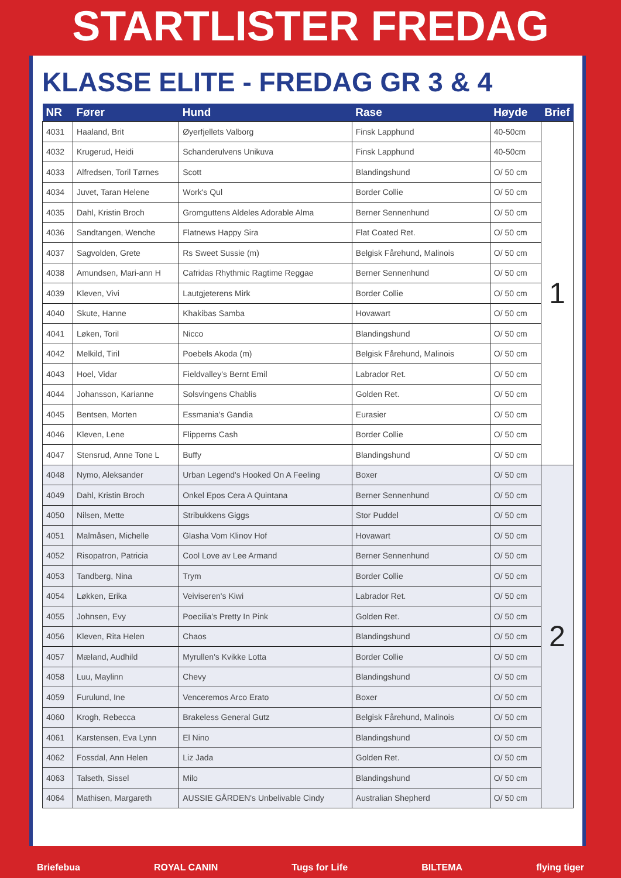STARTLISTER FREDAG
KLASSE ELITE - FREDAG GR 3 & 4
| NR | Fører | Hund | Rase | Høyde | Brief |
| --- | --- | --- | --- | --- | --- |
| 4031 | Haaland, Brit | Øyerfjellets Valborg | Finsk Lapphund | 40-50cm | 1 |
| 4032 | Krugerud, Heidi | Schanderulvens Unikuva | Finsk Lapphund | 40-50cm | |
| 4033 | Alfredsen, Toril Tørnes | Scott | Blandingshund | O/ 50 cm | |
| 4034 | Juvet, Taran Helene | Work's Qul | Border Collie | O/ 50 cm | |
| 4035 | Dahl, Kristin Broch | Gromguttens Aldeles Adorable Alma | Berner Sennenhund | O/ 50 cm | |
| 4036 | Sandtangen, Wenche | Flatnews Happy Sira | Flat Coated Ret. | O/ 50 cm | |
| 4037 | Sagvolden, Grete | Rs Sweet Sussie (m) | Belgisk Fårehund, Malinois | O/ 50 cm | |
| 4038 | Amundsen, Mari-ann H | Cafridas Rhythmic Ragtime Reggae | Berner Sennenhund | O/ 50 cm | |
| 4039 | Kleven, Vivi | Lautgjeterens Mirk | Border Collie | O/ 50 cm | |
| 4040 | Skute, Hanne | Khakibas Samba | Hovawart | O/ 50 cm | |
| 4041 | Løken, Toril | Nicco | Blandingshund | O/ 50 cm | |
| 4042 | Melkild, Tiril | Poebels Akoda (m) | Belgisk Fårehund, Malinois | O/ 50 cm | |
| 4043 | Hoel, Vidar | Fieldvalley's Bernt Emil | Labrador Ret. | O/ 50 cm | |
| 4044 | Johansson, Karianne | Solsvingens Chablis | Golden Ret. | O/ 50 cm | |
| 4045 | Bentsen, Morten | Essmania's Gandia | Eurasier | O/ 50 cm | |
| 4046 | Kleven, Lene | Flipperns Cash | Border Collie | O/ 50 cm | |
| 4047 | Stensrud, Anne Tone L | Buffy | Blandingshund | O/ 50 cm | |
| 4048 | Nymo, Aleksander | Urban Legend's Hooked On A Feeling | Boxer | O/ 50 cm | 2 |
| 4049 | Dahl, Kristin Broch | Onkel Epos Cera A Quintana | Berner Sennenhund | O/ 50 cm | |
| 4050 | Nilsen, Mette | Stribukkens Giggs | Stor Puddel | O/ 50 cm | |
| 4051 | Malmåsen, Michelle | Glasha Vom Klinov Hof | Hovawart | O/ 50 cm | |
| 4052 | Risopatron, Patricia | Cool Love av Lee Armand | Berner Sennenhund | O/ 50 cm | |
| 4053 | Tandberg, Nina | Trym | Border Collie | O/ 50 cm | |
| 4054 | Løkken, Erika | Veiviseren's Kiwi | Labrador Ret. | O/ 50 cm | |
| 4055 | Johnsen, Evy | Poecilia's Pretty In Pink | Golden Ret. | O/ 50 cm | |
| 4056 | Kleven, Rita Helen | Chaos | Blandingshund | O/ 50 cm | |
| 4057 | Mæland, Audhild | Myrullen's Kvikke Lotta | Border Collie | O/ 50 cm | |
| 4058 | Luu, Maylinn | Chevy | Blandingshund | O/ 50 cm | |
| 4059 | Furulund, Ine | Venceremos Arco Erato | Boxer | O/ 50 cm | |
| 4060 | Krogh, Rebecca | Brakeless General Gutz | Belgisk Fårehund, Malinois | O/ 50 cm | |
| 4061 | Karstensen, Eva Lynn | El Nino | Blandingshund | O/ 50 cm | |
| 4062 | Fossdal, Ann Helen | Liz Jada | Golden Ret. | O/ 50 cm | |
| 4063 | Talseth, Sissel | Milo | Blandingshund | O/ 50 cm | |
| 4064 | Mathisen, Margareth | AUSSIE GÅRDEN's Unbelivable Cindy | Australian Shepherd | O/ 50 cm | |
Briefebua ROYAL CANIN Tugs for Life BILTEMA flying tiger